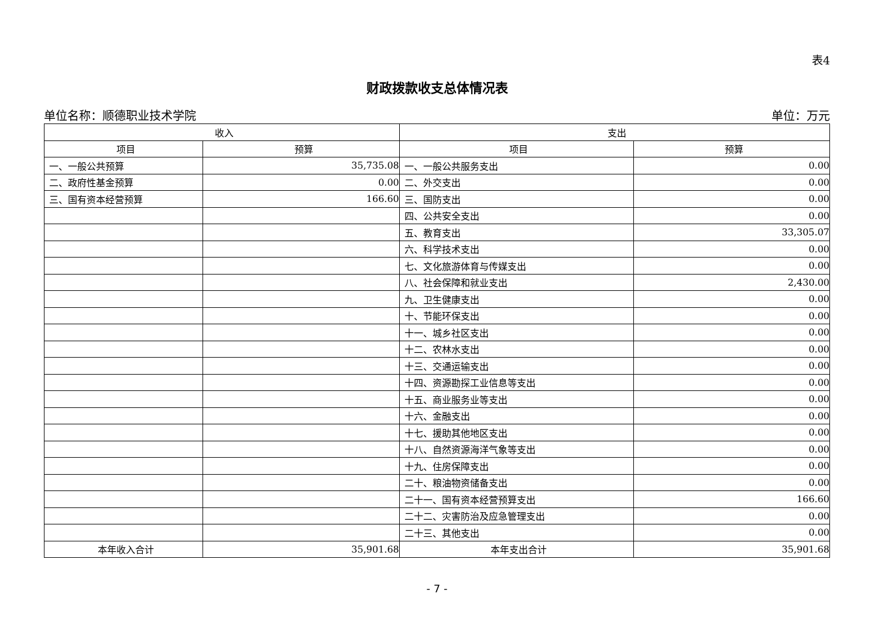表4
财政拨款收支总体情况表
单位名称：顺德职业技术学院 单位：万元
| 收入 | | 支出 | |
| --- | --- | --- | --- |
| 项目 | 预算 | 项目 | 预算 |
| 一、一般公共预算 | 35,735.08 | 一、一般公共服务支出 | 0.00 |
| 二、政府性基金预算 | 0.00 | 二、外交支出 | 0.00 |
| 三、国有资本经营预算 | 166.60 | 三、国防支出 | 0.00 |
| | | 四、公共安全支出 | 0.00 |
| | | 五、教育支出 | 33,305.07 |
| | | 六、科学技术支出 | 0.00 |
| | | 七、文化旅游体育与传媒支出 | 0.00 |
| | | 八、社会保障和就业支出 | 2,430.00 |
| | | 九、卫生健康支出 | 0.00 |
| | | 十、节能环保支出 | 0.00 |
| | | 十一、城乡社区支出 | 0.00 |
| | | 十二、农林水支出 | 0.00 |
| | | 十三、交通运输支出 | 0.00 |
| | | 十四、资源勘探工业信息等支出 | 0.00 |
| | | 十五、商业服务业等支出 | 0.00 |
| | | 十六、金融支出 | 0.00 |
| | | 十七、援助其他地区支出 | 0.00 |
| | | 十八、自然资源海洋气象等支出 | 0.00 |
| | | 十九、住房保障支出 | 0.00 |
| | | 二十、粮油物资储备支出 | 0.00 |
| | | 二十一、国有资本经营预算支出 | 166.60 |
| | | 二十二、灾害防治及应急管理支出 | 0.00 |
| | | 二十三、其他支出 | 0.00 |
| 本年收入合计 | 35,901.68 | 本年支出合计 | 35,901.68 |
- 7 -